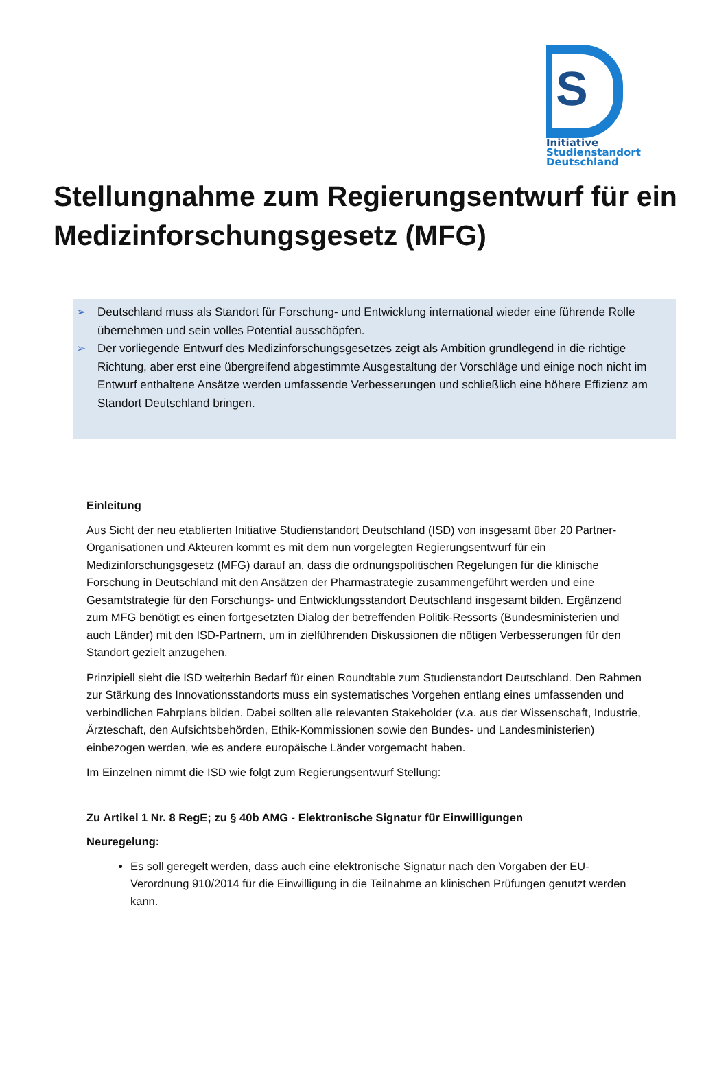S
Initiative
Studienstandort
Deutschland
Stellungnahme zum Regierungsentwurf für ein Medizinforschungsgesetz (MFG)
➢ Deutschland muss als Standort für Forschung- und Entwicklung international wieder eine führende Rolle übernehmen und sein volles Potential ausschöpfen.
➢ Der vorliegende Entwurf des Medizinforschungsgesetzes zeigt als Ambition grundlegend in die richtige Richtung, aber erst eine übergreifend abgestimmte Ausgestaltung der Vorschläge und einige noch nicht im Entwurf enthaltene Ansätze werden umfassende Verbesserungen und schließlich eine höhere Effizienz am Standort Deutschland bringen.
Einleitung
Aus Sicht der neu etablierten Initiative Studienstandort Deutschland (ISD) von insgesamt über 20 Partner-Organisationen und Akteuren kommt es mit dem nun vorgelegten Regierungsentwurf für ein Medizinforschungsgesetz (MFG) darauf an, dass die ordnungspolitischen Regelungen für die klinische Forschung in Deutschland mit den Ansätzen der Pharmastrategie zusammengeführt werden und eine Gesamtstrategie für den Forschungs- und Entwicklungsstandort Deutschland insgesamt bilden. Ergänzend zum MFG benötigt es einen fortgesetzten Dialog der betreffenden Politik-Ressorts (Bundesministerien und auch Länder) mit den ISD-Partnern, um in zielführenden Diskussionen die nötigen Verbesserungen für den Standort gezielt anzugehen.
Prinzipiell sieht die ISD weiterhin Bedarf für einen Roundtable zum Studienstandort Deutschland. Den Rahmen zur Stärkung des Innovationsstandorts muss ein systematisches Vorgehen entlang eines umfassenden und verbindlichen Fahrplans bilden. Dabei sollten alle relevanten Stakeholder (v.a. aus der Wissenschaft, Industrie, Ärzteschaft, den Aufsichtsbehörden, Ethik-Kommissionen sowie den Bundes- und Landesministerien) einbezogen werden, wie es andere europäische Länder vorgemacht haben.
Im Einzelnen nimmt die ISD wie folgt zum Regierungsentwurf Stellung:
Zu Artikel 1 Nr. 8 RegE; zu § 40b AMG - Elektronische Signatur für Einwilligungen
Neuregelung:
Es soll geregelt werden, dass auch eine elektronische Signatur nach den Vorgaben der EU-Verordnung 910/2014 für die Einwilligung in die Teilnahme an klinischen Prüfungen genutzt werden kann.